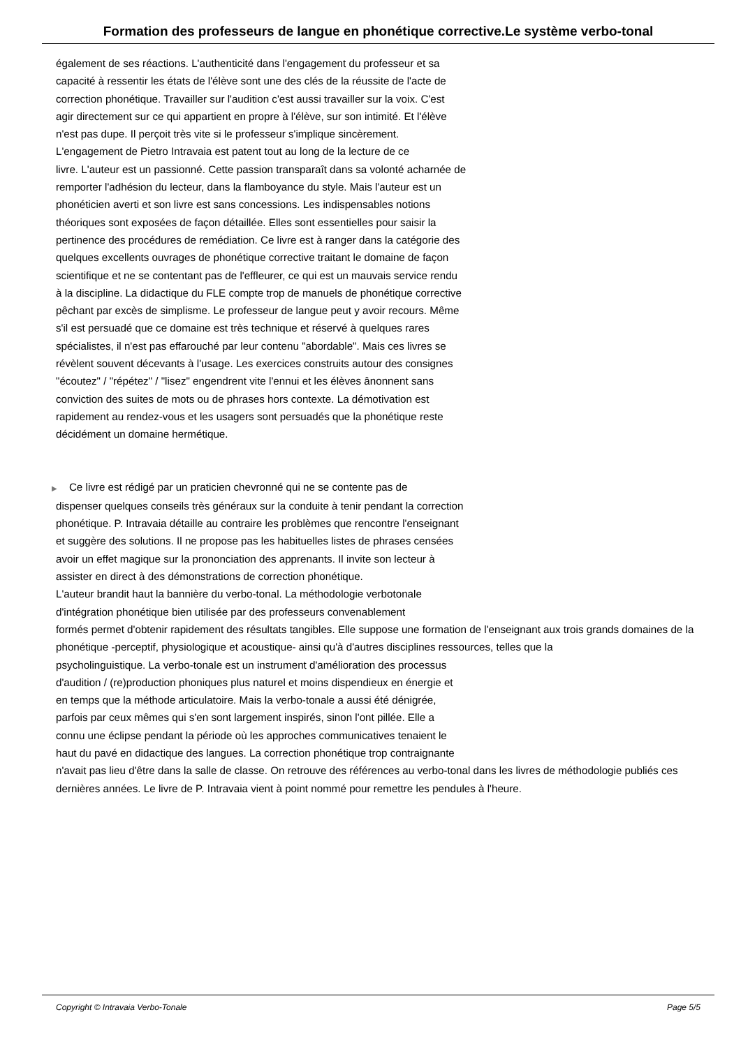Formation des professeurs de langue en phonétique corrective.Le système verbo-tonal
également de ses réactions. L'authenticité dans l'engagement du professeur et sa
capacité à ressentir les états de l'élève sont une des clés de la réussite de l'acte de
correction phonétique. Travailler sur l'audition c'est aussi travailler sur la voix. C'est
agir directement sur ce qui appartient en propre à l'élève, sur son intimité. Et l'élève
n'est pas dupe. Il perçoit très vite si le professeur s'implique sincèrement.
L'engagement de Pietro Intravaia est patent tout au long de la lecture de ce
livre. L'auteur est un passionné. Cette passion transparaît dans sa volonté acharnée de
remporter l'adhésion du lecteur, dans la flamboyance du style. Mais l'auteur est un
phonéticien averti et son livre est sans concessions. Les indispensables notions
théoriques sont exposées de façon détaillée. Elles sont essentielles pour saisir la
pertinence des procédures de remédiation. Ce livre est à ranger dans la catégorie des
quelques excellents ouvrages de phonétique corrective traitant le domaine de façon
scientifique et ne se contentant pas de l'effleurer, ce qui est un mauvais service rendu
à la discipline. La didactique du FLE compte trop de manuels de phonétique corrective
pêchant par excès de simplisme. Le professeur de langue peut y avoir recours. Même
s'il est persuadé que ce domaine est très technique et réservé à quelques rares
spécialistes, il n'est pas effarouché par leur contenu "abordable". Mais ces livres se
révèlent souvent décevants à l'usage. Les exercices construits autour des consignes
"écoutez" / "répétez" / "lisez" engendrent vite l'ennui et les élèves ânonnent sans
conviction des suites de mots ou de phrases hors contexte. La démotivation est
rapidement au rendez-vous et les usagers sont persuadés que la phonétique reste
décidément un domaine hermétique.
▶ Ce livre est rédigé par un praticien chevronné qui ne se contente pas de
dispenser quelques conseils très généraux sur la conduite à tenir pendant la correction
phonétique. P. Intravaia détaille au contraire les problèmes que rencontre l'enseignant
et suggère des solutions. Il ne propose pas les habituelles listes de phrases censées
avoir un effet magique sur la prononciation des apprenants. Il invite son lecteur à
assister en direct à des démonstrations de correction phonétique.
L'auteur brandit haut la bannière du verbo-tonal. La méthodologie verbotonale
d'intégration phonétique bien utilisée par des professeurs convenablement
formés permet d'obtenir rapidement des résultats tangibles. Elle suppose une formation de l'enseignant aux trois grands domaines de la phonétique -perceptif, physiologique et acoustique- ainsi qu'à d'autres disciplines ressources, telles que la
psycholinguistique. La verbo-tonale est un instrument d'amélioration des processus
d'audition / (re)production phoniques plus naturel et moins dispendieux en énergie et
en temps que la méthode articulatoire. Mais la verbo-tonale a aussi été dénigrée,
parfois par ceux mêmes qui s'en sont largement inspirés, sinon l'ont pillée. Elle a
connu une éclipse pendant la période où les approches communicatives tenaient le
haut du pavé en didactique des langues. La correction phonétique trop contraignante
n'avait pas lieu d'être dans la salle de classe. On retrouve des références au verbo-tonal dans les livres de méthodologie publiés ces dernières années. Le livre de P. Intravaia vient à point nommé pour remettre les pendules à l'heure.
Copyright © Intravaia Verbo-Tonale Page 5/5